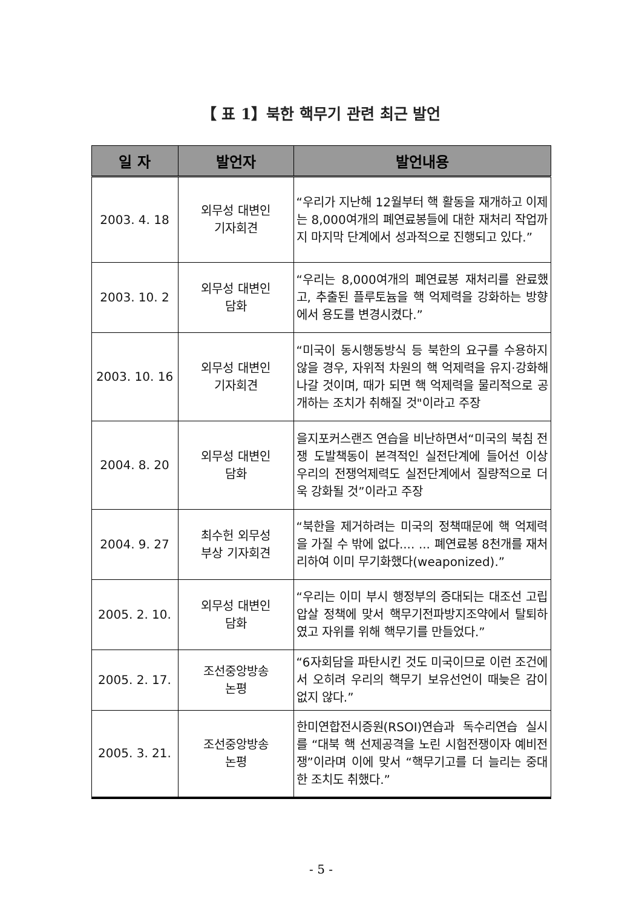【 표 1】북한 핵무기 관련 최근 발언
| 일 자 | 발언자 | 발언내용 |
| --- | --- | --- |
| 2003. 4. 18 | 외무성 대변인 기자회견 | “우리가 지난해 12월부터 핵 활동을 재개하고 이제는 8,000여개의 폐연료봉들에 대한 재처리 작업까지 마지막 단계에서 성과적으로 진행되고 있다.” |
| 2003. 10. 2 | 외무성 대변인 담화 | “우리는 8,000여개의 폐연료봉 재처리를 완료했고, 추출된 플루토늄을 핵 억제력을 강화하는 방향에서 용도를 변경시켰다.” |
| 2003. 10. 16 | 외무성 대변인 기자회견 | “미국이 동시행동방식 등 북한의 요구를 수용하지 않을 경우, 자위적 차원의 핵 억제력을 유지·강화해 나갈 것이며, 때가 되면 핵 억제력을 물리적으로 공개하는 조치가 취해질 것"이라고 주장 |
| 2004. 8. 20 | 외무성 대변인 담화 | 을지포커스랜즈 연습을 비난하면서“미국의 북침 전쟁 도발책동이 본격적인 실전단계에 들어선 이상 우리의 전쟁억제력도 실전단계에서 질량적으로 더욱 강화될 것”이라고 주장 |
| 2004. 9. 27 | 최수헌 외무성 부상 기자회견 | “북한을 제거하려는 미국의 정책때문에 핵 억제력을 가질 수 밖에 없다.... ... 폐연료봉 8천개를 재처리하여 이미 무기화했다(weaponized).” |
| 2005. 2. 10. | 외무성 대변인 담화 | “우리는 이미 부시 행정부의 증대되는 대조선 고립압살 정책에 맞서 핵무기전파방지조약에서 탈퇴하였고 자위를 위해 핵무기를 만들었다.” |
| 2005. 2. 17. | 조선중앙방송 논평 | “6자회담을 파탄시킨 것도 미국이므로 이런 조건에서 오히려 우리의 핵무기 보유선언이 때늦은 감이 없지 않다.” |
| 2005. 3. 21. | 조선중앙방송 논평 | 한미연합전시증원(RSOI)연습과 독수리연습 실시를 “대북 핵 선제공격을 노린 시험전쟁이자 예비전쟁”이라며 이에 맞서 “핵무기고를 더 늘리는 중대한 조치도 취했다.” |
- 5 -